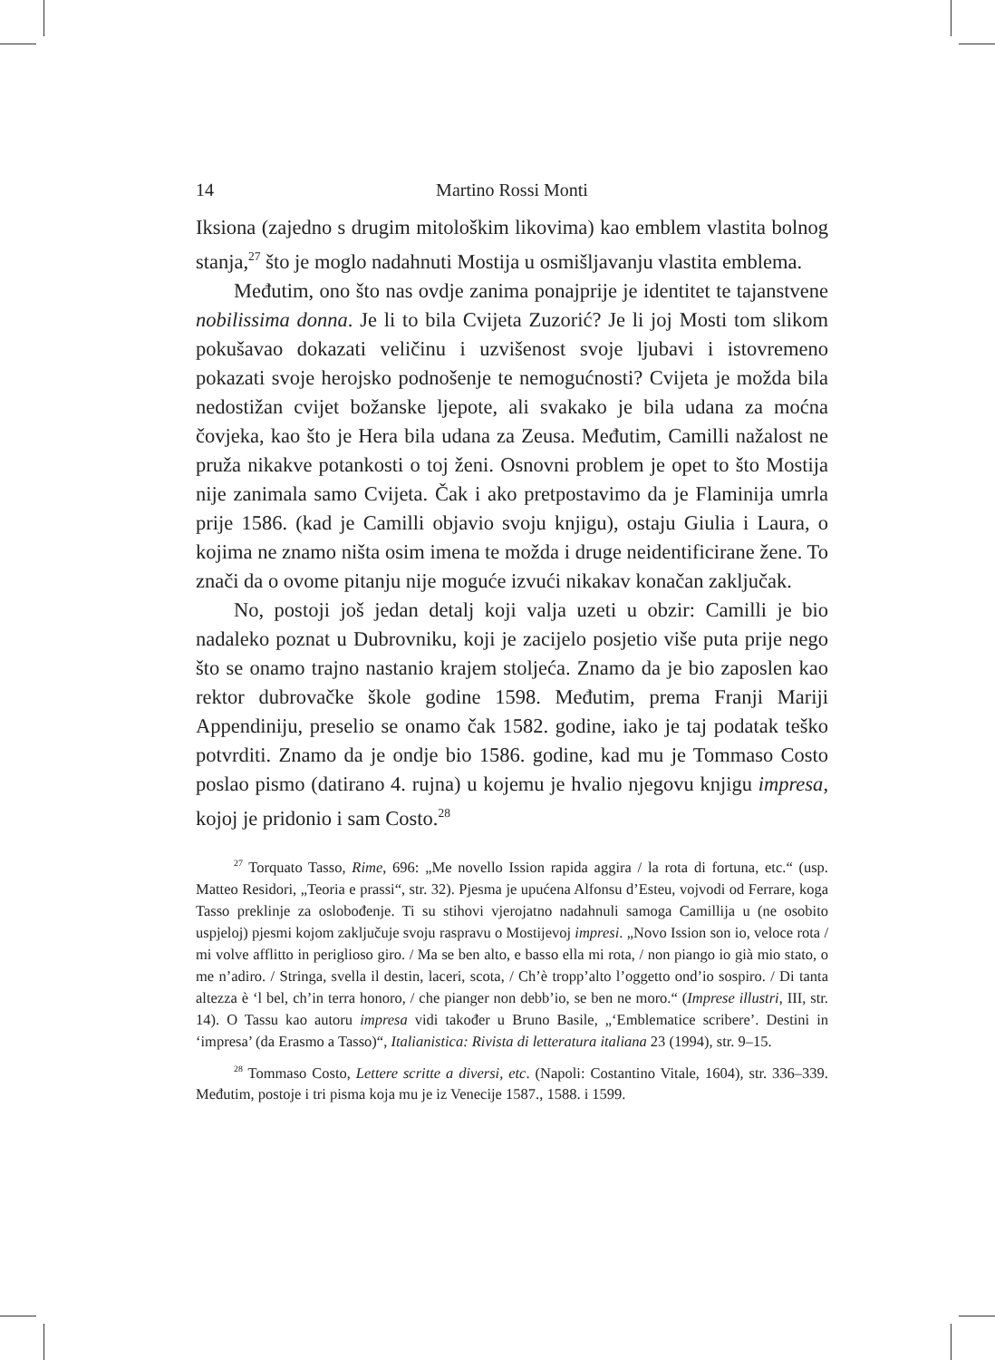14 Martino Rossi Monti
Iksiona (zajedno s drugim mitološkim likovima) kao emblem vlastita bolnog stanja,<sup>27</sup> što je moglo nadahnuti Mostija u osmišljavanju vlastita emblema.
Međutim, ono što nas ovdje zanima ponajprije je identitet te tajanstvene nobilissima donna. Je li to bila Cvijeta Zuzorić? Je li joj Mosti tom slikom pokušavao dokazati veličinu i uzvišenost svoje ljubavi i istovremeno pokazati svoje herojsko podnošenje te nemogućnosti? Cvijeta je možda bila nedostižan cvijet božanske ljepote, ali svakako je bila udana za moćna čovjeka, kao što je Hera bila udana za Zeusa. Međutim, Camilli nažalost ne pruža nikakve potankosti o toj ženi. Osnovni problem je opet to što Mostija nije zanimala samo Cvijeta. Čak i ako pretpostavimo da je Flaminija umrla prije 1586. (kad je Camilli objavio svoju knjigu), ostaju Giulia i Laura, o kojima ne znamo ništa osim imena te možda i druge neidentificirane žene. To znači da o ovome pitanju nije moguće izvući nikakav konačan zaključak.
No, postoji još jedan detalj koji valja uzeti u obzir: Camilli je bio nadaleko poznat u Dubrovniku, koji je zacijelo posjetio više puta prije nego što se onamo trajno nastanio krajem stoljeća. Znamo da je bio zaposlen kao rektor dubrovačke škole godine 1598. Međutim, prema Franji Mariji Appendiniju, preselio se onamo čak 1582. godine, iako je taj podatak teško potvrditi. Znamo da je ondje bio 1586. godine, kad mu je Tommaso Costo poslao pismo (datirano 4. rujna) u kojemu je hvalio njegovu knjigu impresa, kojoj je pridonio i sam Costo.<sup>28</sup>
<sup>27</sup> Torquato Tasso, Rime, 696: „Me novello Ission rapida aggira / la rota di fortuna, etc.“ (usp. Matteo Residori, „Teoria e prassi“, str. 32). Pjesma je upućena Alfonsu d’Esteu, vojvodi od Ferrare, koga Tasso preklinje za oslobođenje. Ti su stihovi vjerojatno nadahnuli samoga Camillija u (ne osobito uspjeloj) pjesmi kojom zaključuje svoju raspravu o Mostijevoj impresi. „Novo Ission son io, veloce rota / mi volve afflitto in periglioso giro. / Ma se ben alto, e basso ella mi rota, / non piango io già mio stato, o me n’adiro. / Stringa, svella il destin, laceri, scota, / Ch’è tropp’alto l’oggetto ond’io sospiro. / Di tanta altezza è ‘l bel, ch’in terra honoro, / che pianger non debb’io, se ben ne moro.“ (Imprese illustri, III, str. 14). O Tassu kao autoru impresa vidi također u Bruno Basile, „‘Emblematice scribere’. Destini in ‘impresa’ (da Erasmo a Tasso)“, Italianistica: Rivista di letteratura italiana 23 (1994), str. 9–15.
<sup>28</sup> Tommaso Costo, Lettere scritte a diversi, etc. (Napoli: Costantino Vitale, 1604), str. 336–339. Međutim, postoje i tri pisma koja mu je iz Venecije 1587., 1588. i 1599.